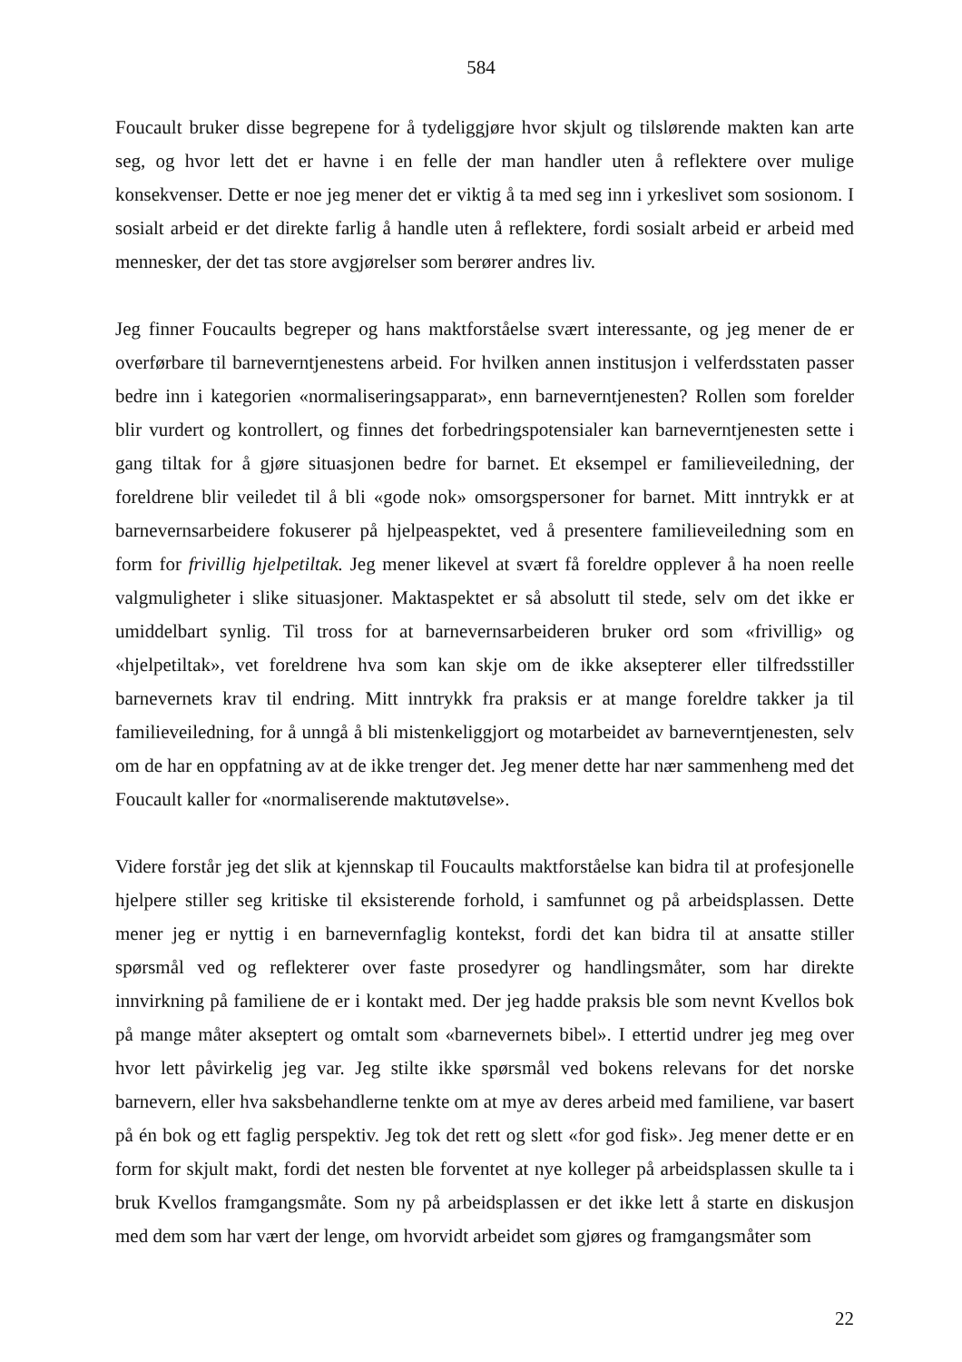584
Foucault bruker disse begrepene for å tydeliggjøre hvor skjult og tilslørende makten kan arte seg, og hvor lett det er havne i en felle der man handler uten å reflektere over mulige konsekvenser. Dette er noe jeg mener det er viktig å ta med seg inn i yrkeslivet som sosionom. I sosialt arbeid er det direkte farlig å handle uten å reflektere, fordi sosialt arbeid er arbeid med mennesker, der det tas store avgjørelser som berører andres liv.
Jeg finner Foucaults begreper og hans maktforståelse svært interessante, og jeg mener de er overførbare til barneverntjenestens arbeid. For hvilken annen institusjon i velferdsstaten passer bedre inn i kategorien «normaliseringsapparat», enn barneverntjenesten? Rollen som forelder blir vurdert og kontrollert, og finnes det forbedringspotensialer kan barneverntjenesten sette i gang tiltak for å gjøre situasjonen bedre for barnet. Et eksempel er familieveiledning, der foreldrene blir veiledet til å bli «gode nok» omsorgspersoner for barnet. Mitt inntrykk er at barnevernsarbeidere fokuserer på hjelpeaspektet, ved å presentere familieveiledning som en form for frivillig hjelpetiltak. Jeg mener likevel at svært få foreldre opplever å ha noen reelle valgmuligheter i slike situasjoner. Maktaspektet er så absolutt til stede, selv om det ikke er umiddelbart synlig. Til tross for at barnevernsarbeideren bruker ord som «frivillig» og «hjelpetiltak», vet foreldrene hva som kan skje om de ikke aksepterer eller tilfredsstiller barnevernets krav til endring. Mitt inntrykk fra praksis er at mange foreldre takker ja til familieveiledning, for å unngå å bli mistenkeliggjort og motarbeidet av barneverntjenesten, selv om de har en oppfatning av at de ikke trenger det. Jeg mener dette har nær sammenheng med det Foucault kaller for «normaliserende maktutøvelse».
Videre forstår jeg det slik at kjennskap til Foucaults maktforståelse kan bidra til at profesjonelle hjelpere stiller seg kritiske til eksisterende forhold, i samfunnet og på arbeidsplassen. Dette mener jeg er nyttig i en barnevernfaglig kontekst, fordi det kan bidra til at ansatte stiller spørsmål ved og reflekterer over faste prosedyrer og handlingsmåter, som har direkte innvirkning på familiene de er i kontakt med. Der jeg hadde praksis ble som nevnt Kvellos bok på mange måter akseptert og omtalt som «barnevernets bibel». I ettertid undrer jeg meg over hvor lett påvirkelig jeg var. Jeg stilte ikke spørsmål ved bokens relevans for det norske barnevern, eller hva saksbehandlerne tenkte om at mye av deres arbeid med familiene, var basert på én bok og ett faglig perspektiv. Jeg tok det rett og slett «for god fisk». Jeg mener dette er en form for skjult makt, fordi det nesten ble forventet at nye kolleger på arbeidsplassen skulle ta i bruk Kvellos framgangsmåte. Som ny på arbeidsplassen er det ikke lett å starte en diskusjon med dem som har vært der lenge, om hvorvidt arbeidet som gjøres og framgangsmåter som
22